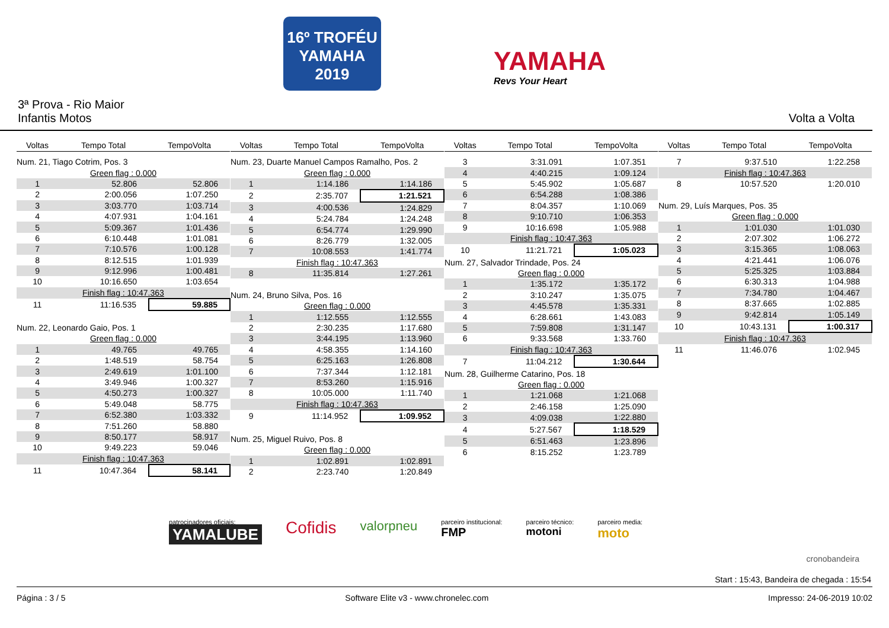16º TROFÉU
YAMAHA
2019
YAMAHA
Revs Your Heart
3ª Prova - Rio Maior
Infantis Motos Volta a Volta
| Voltas | Tempo Total | TempoVolta |
| --- | --- | --- |
| Num. 21, Tiago Cotrim, Pos. 3 | | |
| Green flag : 0.000 | | |
| 1 | 52.806 | 52.806 |
| 2 | 2:00.056 | 1:07.250 |
| 3 | 3:03.770 | 1:03.714 |
| 4 | 4:07.931 | 1:04.161 |
| 5 | 5:09.367 | 1:01.436 |
| 6 | 6:10.448 | 1:01.081 |
| 7 | 7:10.576 | 1:00.128 |
| 8 | 8:12.515 | 1:01.939 |
| 9 | 9:12.996 | 1:00.481 |
| 10 | 10:16.650 | 1:03.654 |
| Finish flag : 10:47.363 | | |
| 11 | 11:16.535 | 59.885 |
| Num. 22, Leonardo Gaio, Pos. 1 | | |
| Green flag : 0.000 | | |
| 1 | 49.765 | 49.765 |
| 2 | 1:48.519 | 58.754 |
| 3 | 2:49.619 | 1:01.100 |
| 4 | 3:49.946 | 1:00.327 |
| 5 | 4:50.273 | 1:00.327 |
| 6 | 5:49.048 | 58.775 |
| 7 | 6:52.380 | 1:03.332 |
| 8 | 7:51.260 | 58.880 |
| 9 | 8:50.177 | 58.917 |
| 10 | 9:49.223 | 59.046 |
| Finish flag : 10:47.363 | | |
| 11 | 10:47.364 | 58.141 |
| Voltas | Tempo Total | TempoVolta |
| --- | --- | --- |
| Num. 23, Duarte Manuel Campos Ramalho, Pos. 2 | | |
| Green flag : 0.000 | | |
| 1 | 1:14.186 | 1:14.186 |
| 2 | 2:35.707 | 1:21.521 |
| 3 | 4:00.536 | 1:24.829 |
| 4 | 5:24.784 | 1:24.248 |
| 5 | 6:54.774 | 1:29.990 |
| 6 | 8:26.779 | 1:32.005 |
| 7 | 10:08.553 | 1:41.774 |
| Finish flag : 10:47.363 | | |
| 8 | 11:35.814 | 1:27.261 |
| Num. 24, Bruno Silva, Pos. 16 | | |
| Green flag : 0.000 | | |
| 1 | 1:12.555 | 1:12.555 |
| 2 | 2:30.235 | 1:17.680 |
| 3 | 3:44.195 | 1:13.960 |
| 4 | 4:58.355 | 1:14.160 |
| 5 | 6:25.163 | 1:26.808 |
| 6 | 7:37.344 | 1:12.181 |
| 7 | 8:53.260 | 1:15.916 |
| 8 | 10:05.000 | 1:11.740 |
| Finish flag : 10:47.363 | | |
| 9 | 11:14.952 | 1:09.952 |
| Num. 25, Miguel Ruivo, Pos. 8 | | |
| Green flag : 0.000 | | |
| 1 | 1:02.891 | 1:02.891 |
| 2 | 2:23.740 | 1:20.849 |
| Voltas | Tempo Total | TempoVolta |
| --- | --- | --- |
| 3 | 3:31.091 | 1:07.351 |
| 4 | 4:40.215 | 1:09.124 |
| 5 | 5:45.902 | 1:05.687 |
| 6 | 6:54.288 | 1:08.386 |
| 7 | 8:04.357 | 1:10.069 |
| 8 | 9:10.710 | 1:06.353 |
| 9 | 10:16.698 | 1:05.988 |
| Finish flag : 10:47.363 | | |
| 10 | 11:21.721 | 1:05.023 |
| Num. 27, Salvador Trindade, Pos. 24 | | |
| Green flag : 0.000 | | |
| 1 | 1:35.172 | 1:35.172 |
| 2 | 3:10.247 | 1:35.075 |
| 3 | 4:45.578 | 1:35.331 |
| 4 | 6:28.661 | 1:43.083 |
| 5 | 7:59.808 | 1:31.147 |
| 6 | 9:33.568 | 1:33.760 |
| Finish flag : 10:47.363 | | |
| 7 | 11:04.212 | 1:30.644 |
| Num. 28, Guilherme Catarino, Pos. 18 | | |
| Green flag : 0.000 | | |
| 1 | 1:21.068 | 1:21.068 |
| 2 | 2:46.158 | 1:25.090 |
| 3 | 4:09.038 | 1:22.880 |
| 4 | 5:27.567 | 1:18.529 |
| 5 | 6:51.463 | 1:23.896 |
| 6 | 8:15.252 | 1:23.789 |
| Voltas | Tempo Total | TempoVolta |
| --- | --- | --- |
| 7 | 9:37.510 | 1:22.258 |
| Finish flag : 10:47.363 | | |
| 8 | 10:57.520 | 1:20.010 |
| Num. 29, Luís Marques, Pos. 35 | | |
| Green flag : 0.000 | | |
| 1 | 1:01.030 | 1:01.030 |
| 2 | 2:07.302 | 1:06.272 |
| 3 | 3:15.365 | 1:08.063 |
| 4 | 4:21.441 | 1:06.076 |
| 5 | 5:25.325 | 1:03.884 |
| 6 | 6:30.313 | 1:04.988 |
| 7 | 7:34.780 | 1:04.467 |
| 8 | 8:37.665 | 1:02.885 |
| 9 | 9:42.814 | 1:05.149 |
| 10 | 10:43.131 | 1:00.317 |
| Finish flag : 10:47.363 | | |
| 11 | 11:46.076 | 1:02.945 |
patrocinadores oficiais:
YAMALUBE
Cofidis
valorpneu
parceiro institucional:
FMP
parceiro técnico:
motoni
parceiro media:
moto
cronobandeira
Start : 15:43, Bandeira de chegada : 15:54
Página : 3 / 5 Software Elite v3 - www.chronelec.com Impresso: 24-06-2019 10:02